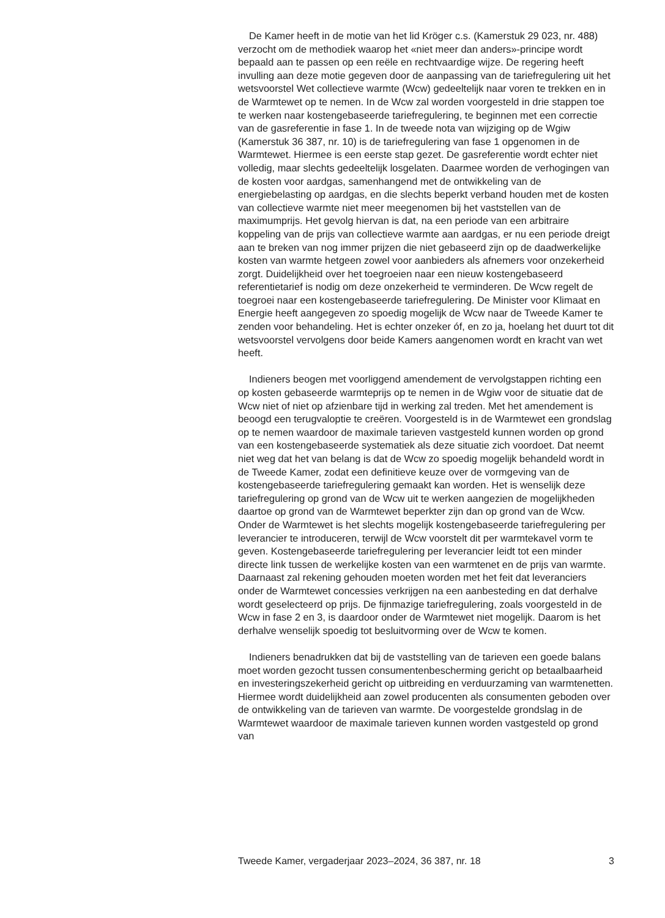De Kamer heeft in de motie van het lid Kröger c.s. (Kamerstuk 29 023, nr. 488) verzocht om de methodiek waarop het «niet meer dan anders»-principe wordt bepaald aan te passen op een reële en rechtvaardige wijze. De regering heeft invulling aan deze motie gegeven door de aanpassing van de tariefregulering uit het wetsvoorstel Wet collectieve warmte (Wcw) gedeeltelijk naar voren te trekken en in de Warmtewet op te nemen. In de Wcw zal worden voorgesteld in drie stappen toe te werken naar kostengebaseerde tariefregulering, te beginnen met een correctie van de gasreferentie in fase 1. In de tweede nota van wijziging op de Wgiw (Kamerstuk 36 387, nr. 10) is de tariefregulering van fase 1 opgenomen in de Warmtewet. Hiermee is een eerste stap gezet. De gasreferentie wordt echter niet volledig, maar slechts gedeeltelijk losgelaten. Daarmee worden de verhogingen van de kosten voor aardgas, samenhangend met de ontwikkeling van de energiebelasting op aardgas, en die slechts beperkt verband houden met de kosten van collectieve warmte niet meer meegenomen bij het vaststellen van de maximumprijs. Het gevolg hiervan is dat, na een periode van een arbitraire koppeling van de prijs van collectieve warmte aan aardgas, er nu een periode dreigt aan te breken van nog immer prijzen die niet gebaseerd zijn op de daadwerkelijke kosten van warmte hetgeen zowel voor aanbieders als afnemers voor onzekerheid zorgt. Duidelijkheid over het toegroeien naar een nieuw kostengebaseerd referentietarief is nodig om deze onzekerheid te verminderen. De Wcw regelt de toegroei naar een kostengebaseerde tariefregulering. De Minister voor Klimaat en Energie heeft aangegeven zo spoedig mogelijk de Wcw naar de Tweede Kamer te zenden voor behandeling. Het is echter onzeker óf, en zo ja, hoelang het duurt tot dit wetsvoorstel vervolgens door beide Kamers aangenomen wordt en kracht van wet heeft.
Indieners beogen met voorliggend amendement de vervolgstappen richting een op kosten gebaseerde warmteprijs op te nemen in de Wgiw voor de situatie dat de Wcw niet of niet op afzienbare tijd in werking zal treden. Met het amendement is beoogd een terugvaloptie te creëren. Voorgesteld is in de Warmtewet een grondslag op te nemen waardoor de maximale tarieven vastgesteld kunnen worden op grond van een kostengebaseerde systematiek als deze situatie zich voordoet. Dat neemt niet weg dat het van belang is dat de Wcw zo spoedig mogelijk behandeld wordt in de Tweede Kamer, zodat een definitieve keuze over de vormgeving van de kostengebaseerde tariefregulering gemaakt kan worden. Het is wenselijk deze tariefregulering op grond van de Wcw uit te werken aangezien de mogelijkheden daartoe op grond van de Warmtewet beperkter zijn dan op grond van de Wcw. Onder de Warmtewet is het slechts mogelijk kostengebaseerde tariefregulering per leverancier te introduceren, terwijl de Wcw voorstelt dit per warmtekavel vorm te geven. Kostengebaseerde tariefregulering per leverancier leidt tot een minder directe link tussen de werkelijke kosten van een warmtenet en de prijs van warmte. Daarnaast zal rekening gehouden moeten worden met het feit dat leveranciers onder de Warmtewet concessies verkrijgen na een aanbesteding en dat derhalve wordt geselecteerd op prijs. De fijnmazige tariefregulering, zoals voorgesteld in de Wcw in fase 2 en 3, is daardoor onder de Warmtewet niet mogelijk. Daarom is het derhalve wenselijk spoedig tot besluitvorming over de Wcw te komen.
Indieners benadrukken dat bij de vaststelling van de tarieven een goede balans moet worden gezocht tussen consumentenbescherming gericht op betaalbaarheid en investeringszekerheid gericht op uitbreiding en verduurzaming van warmtenetten. Hiermee wordt duidelijkheid aan zowel producenten als consumenten geboden over de ontwikkeling van de tarieven van warmte. De voorgestelde grondslag in de Warmtewet waardoor de maximale tarieven kunnen worden vastgesteld op grond van
Tweede Kamer, vergaderjaar 2023–2024, 36 387, nr. 18 3